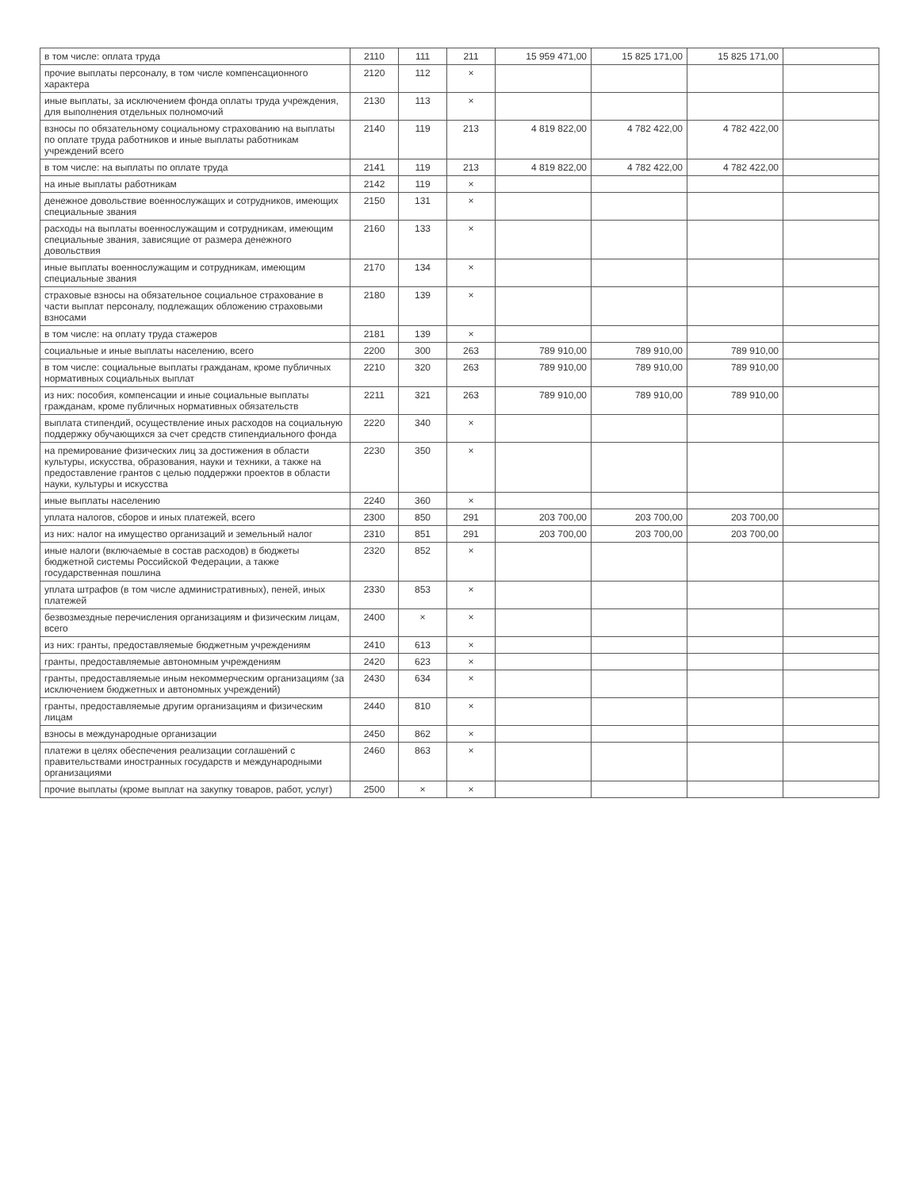| в том числе: оплата труда | 2110 | 111 | 211 | 15 959 471,00 | 15 825 171,00 | 15 825 171,00 | |
| прочие выплаты персоналу, в том числе компенсационного характера | 2120 | 112 | × | | | | |
| иные выплаты, за исключением фонда оплаты труда учреждения, для выполнения отдельных полномочий | 2130 | 113 | × | | | | |
| взносы по обязательному социальному страхованию на выплаты по оплате труда работников и иные выплаты работникам учреждений всего | 2140 | 119 | 213 | 4 819 822,00 | 4 782 422,00 | 4 782 422,00 | |
| в том числе: на выплаты по оплате труда | 2141 | 119 | 213 | 4 819 822,00 | 4 782 422,00 | 4 782 422,00 | |
| на иные выплаты работникам | 2142 | 119 | × | | | | |
| денежное довольствие военнослужащих и сотрудников, имеющих специальные звания | 2150 | 131 | × | | | | |
| расходы на выплаты военнослужащим и сотрудникам, имеющим специальные звания, зависящие от размера денежного довольствия | 2160 | 133 | × | | | | |
| иные выплаты военнослужащим и сотрудникам, имеющим специальные звания | 2170 | 134 | × | | | | |
| страховые взносы на обязательное социальное страхование в части выплат персоналу, подлежащих обложению страховыми взносами | 2180 | 139 | × | | | | |
| в том числе: на оплату труда стажеров | 2181 | 139 | × | | | | |
| социальные и иные выплаты населению, всего | 2200 | 300 | 263 | 789 910,00 | 789 910,00 | 789 910,00 | |
| в том числе: социальные выплаты гражданам, кроме публичных нормативных социальных выплат | 2210 | 320 | 263 | 789 910,00 | 789 910,00 | 789 910,00 | |
| из них: пособия, компенсации и иные социальные выплаты гражданам, кроме публичных нормативных обязательств | 2211 | 321 | 263 | 789 910,00 | 789 910,00 | 789 910,00 | |
| выплата стипендий, осуществление иных расходов на социальную поддержку обучающихся за счет средств стипендиального фонда | 2220 | 340 | × | | | | |
| на премирование физических лиц за достижения в области культуры, искусства, образования, науки и техники, а также на предоставление грантов с целью поддержки проектов в области науки, культуры и искусства | 2230 | 350 | × | | | | |
| иные выплаты населению | 2240 | 360 | × | | | | |
| уплата налогов, сборов и иных платежей, всего | 2300 | 850 | 291 | 203 700,00 | 203 700,00 | 203 700,00 | |
| из них: налог на имущество организаций и земельный налог | 2310 | 851 | 291 | 203 700,00 | 203 700,00 | 203 700,00 | |
| иные налоги (включаемые в состав расходов) в бюджеты бюджетной системы Российской Федерации, а также государственная пошлина | 2320 | 852 | × | | | | |
| уплата штрафов (в том числе административных), пеней, иных платежей | 2330 | 853 | × | | | | |
| безвозмездные перечисления организациям и физическим лицам, всего | 2400 | × | × | | | | |
| из них: гранты, предоставляемые бюджетным учреждениям | 2410 | 613 | × | | | | |
| гранты, предоставляемые автономным учреждениям | 2420 | 623 | × | | | | |
| гранты, предоставляемые иным некоммерческим организациям (за исключением бюджетных и автономных учреждений) | 2430 | 634 | × | | | | |
| гранты, предоставляемые другим организациям и физическим лицам | 2440 | 810 | × | | | | |
| взносы в международные организации | 2450 | 862 | × | | | | |
| платежи в целях обеспечения реализации соглашений с правительствами иностранных государств и международными организациями | 2460 | 863 | × | | | | |
| прочие выплаты (кроме выплат на закупку товаров, работ, услуг) | 2500 | × | × | | | | |